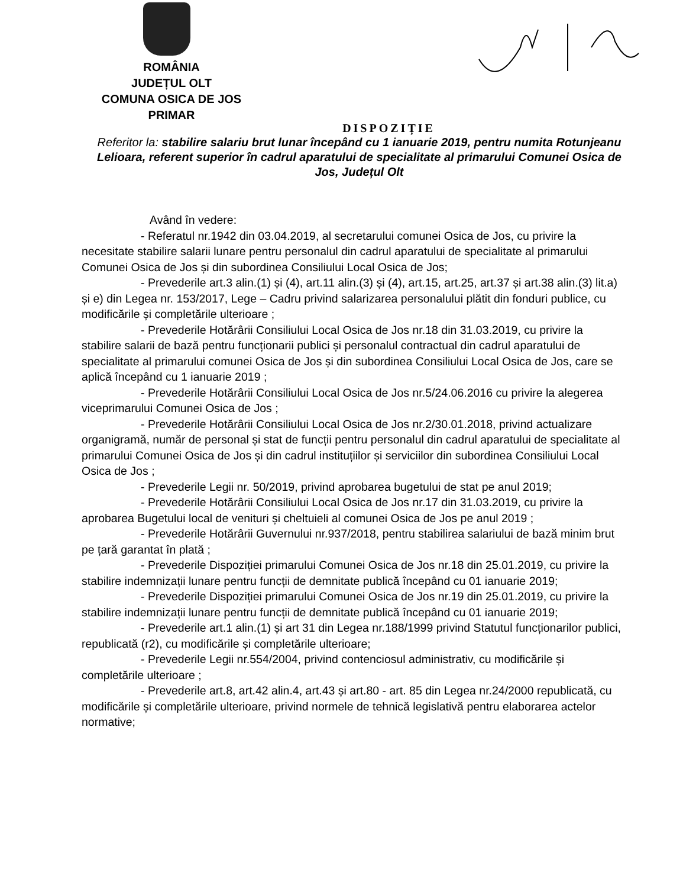ROMÂNIA
JUDEȚUL OLT
COMUNA OSICA DE JOS
PRIMAR
DISPOZIȚIE
Referitor la: stabilire salariu brut lunar începând cu 1 ianuarie 2019, pentru numita Rotunjeanu Lelioara, referent superior în cadrul aparatului de specialitate al primarului Comunei Osica de Jos, Județul Olt
Având în vedere:
- Referatul nr.1942 din 03.04.2019, al secretarului comunei Osica de Jos, cu privire la necesitate stabilire salarii lunare pentru personalul din cadrul aparatului de specialitate al primarului Comunei Osica de Jos și din subordinea Consiliului Local Osica de Jos;
- Prevederile art.3 alin.(1) și (4), art.11 alin.(3) și (4), art.15, art.25, art.37 și art.38 alin.(3) lit.a) și e) din Legea nr. 153/2017, Lege – Cadru privind salarizarea personalului plătit din fonduri publice, cu modificările și completările ulterioare ;
- Prevederile Hotărârii Consiliului Local Osica de Jos nr.18 din 31.03.2019, cu privire la stabilire salarii de bază pentru funcționarii publici și personalul contractual din cadrul aparatului de specialitate al primarului comunei Osica de Jos și din subordinea Consiliului Local Osica de Jos, care se aplică începând cu 1 ianuarie 2019 ;
- Prevederile Hotărârii Consiliului Local Osica de Jos nr.5/24.06.2016 cu privire la alegerea viceprimarului Comunei Osica de Jos ;
- Prevederile Hotărârii Consiliului Local Osica de Jos nr.2/30.01.2018, privind actualizare organigramă, număr de personal și stat de funcții pentru personalul din cadrul aparatului de specialitate al primarului Comunei Osica de Jos și din cadrul instituțiilor și serviciilor din subordinea Consiliului Local Osica de Jos ;
- Prevederile Legii nr. 50/2019, privind aprobarea bugetului de stat pe anul 2019;
- Prevederile Hotărârii Consiliului Local Osica de Jos nr.17 din 31.03.2019, cu privire la aprobarea Bugetului local de venituri și cheltuieli al comunei Osica de Jos pe anul 2019 ;
- Prevederile Hotărârii Guvernului nr.937/2018, pentru stabilirea salariului de bază minim brut pe țară garantat în plată ;
- Prevederile Dispoziției primarului Comunei Osica de Jos nr.18 din 25.01.2019, cu privire la stabilire indemnizații lunare pentru funcții de demnitate publică începând cu 01 ianuarie 2019;
- Prevederile Dispoziției primarului Comunei Osica de Jos nr.19 din 25.01.2019, cu privire la stabilire indemnizații lunare pentru funcții de demnitate publică începând cu 01 ianuarie 2019;
- Prevederile art.1 alin.(1) și art 31 din Legea nr.188/1999 privind Statutul funcționarilor publici, republicată (r2), cu modificările și completările ulterioare;
- Prevederile Legii nr.554/2004, privind contenciosul administrativ, cu modificările și completările ulterioare ;
- Prevederile art.8, art.42 alin.4, art.43 și art.80 - art. 85 din Legea nr.24/2000 republicată, cu modificările și completările ulterioare, privind normele de tehnică legislativă pentru elaborarea actelor normative;